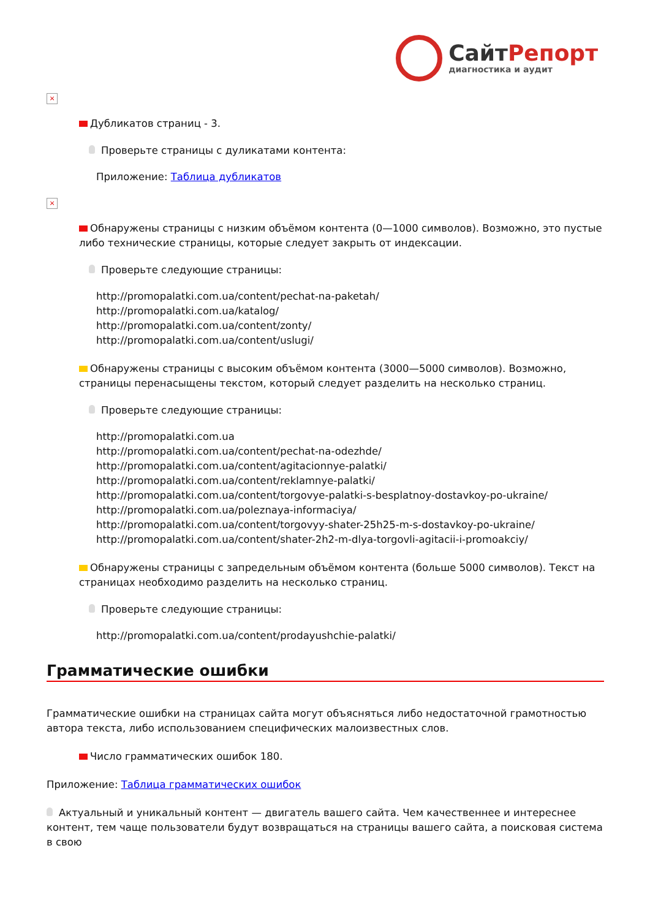Сайт Репорт
диагностика и аудит
×
Дубликатов страниц - 3.
Проверьте страницы с дуликатами контента:
Приложение: Таблица дубликатов
×
Обнаружены страницы с низким объёмом контента (0—1000 символов). Возможно, это пустые либо технические страницы, которые следует закрыть от индексации.
Проверьте следующие страницы:
http://promopalatki.com.ua/content/pechat-na-paketah/
http://promopalatki.com.ua/katalog/
http://promopalatki.com.ua/content/zonty/
http://promopalatki.com.ua/content/uslugi/
Обнаружены страницы с высоким объёмом контента (3000—5000 символов). Возможно, страницы перенасыщены текстом, который следует разделить на несколько страниц.
Проверьте следующие страницы:
http://promopalatki.com.ua
http://promopalatki.com.ua/content/pechat-na-odezhde/
http://promopalatki.com.ua/content/agitacionnye-palatki/
http://promopalatki.com.ua/content/reklamnye-palatki/
http://promopalatki.com.ua/content/torgovye-palatki-s-besplatnoy-dostavkoy-po-ukraine/
http://promopalatki.com.ua/poleznaya-informaciya/
http://promopalatki.com.ua/content/torgovyy-shater-25h25-m-s-dostavkoy-po-ukraine/
http://promopalatki.com.ua/content/shater-2h2-m-dlya-torgovli-agitacii-i-promoakciy/
Обнаружены страницы с запредельным объёмом контента (больше 5000 символов). Текст на страницах необходимо разделить на несколько страниц.
Проверьте следующие страницы:
http://promopalatki.com.ua/content/prodayushchie-palatki/
Грамматические ошибки
Грамматические ошибки на страницах сайта могут объясняться либо недостаточной грамотностью автора текста, либо использованием специфических малоизвестных слов.
Число грамматических ошибок 180.
Приложение: Таблица грамматических ошибок
Актуальный и уникальный контент — двигатель вашего сайта. Чем качественнее и интереснее контент, тем чаще пользователи будут возвращаться на страницы вашего сайта, а поисковая система в свою